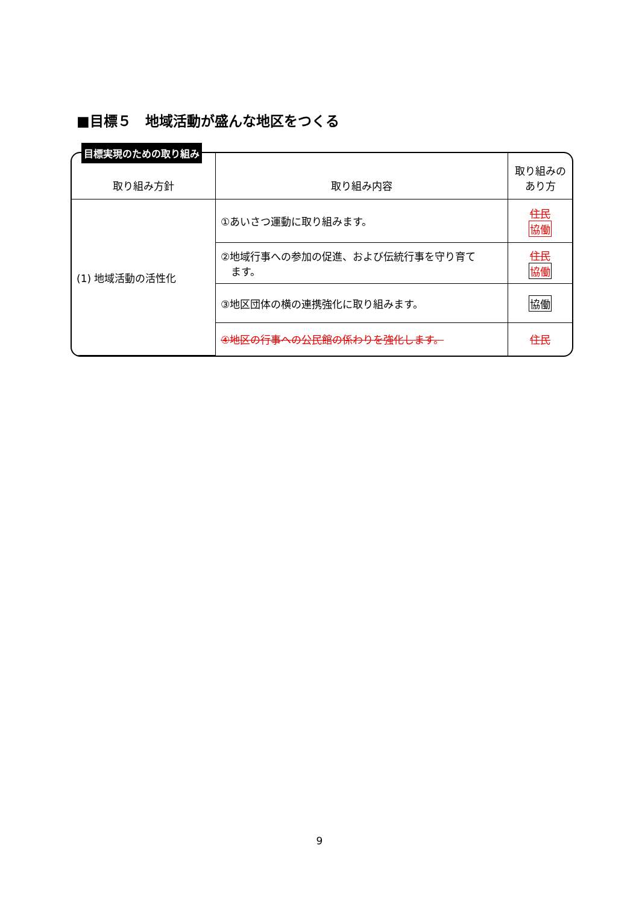■目標５　地域活動が盛んな地区をつくる
目標実現のための取り組み
| 取り組み方針 | 取り組み内容 | 取り組みの あり方 |
| --- | --- | --- |
| (1) 地域活動の活性化 | ①あいさつ運動に取り組みます。 | 住民 協働 |
| | ②地域行事への参加の促進、および伝統行事を守り育て ます。 | 住民 協働 |
| | ③地区団体の横の連携強化に取り組みます。 | 協働 |
| | ④地区の行事への公民館の係わりを強化します。 | 住民 |
9